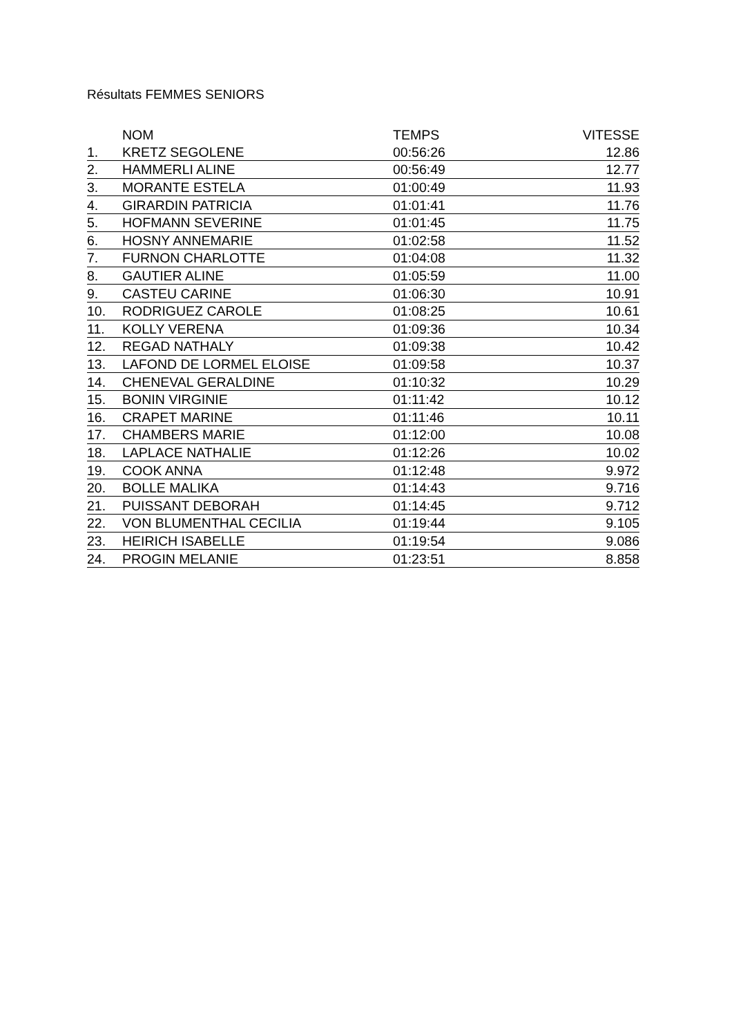Résultats FEMMES SENIORS
| | NOM | TEMPS | VITESSE |
| --- | --- | --- | --- |
| 1. | KRETZ SEGOLENE | 00:56:26 | 12.86 |
| 2. | HAMMERLI ALINE | 00:56:49 | 12.77 |
| 3. | MORANTE ESTELA | 01:00:49 | 11.93 |
| 4. | GIRARDIN PATRICIA | 01:01:41 | 11.76 |
| 5. | HOFMANN SEVERINE | 01:01:45 | 11.75 |
| 6. | HOSNY ANNEMARIE | 01:02:58 | 11.52 |
| 7. | FURNON CHARLOTTE | 01:04:08 | 11.32 |
| 8. | GAUTIER ALINE | 01:05:59 | 11.00 |
| 9. | CASTEU CARINE | 01:06:30 | 10.91 |
| 10. | RODRIGUEZ CAROLE | 01:08:25 | 10.61 |
| 11. | KOLLY VERENA | 01:09:36 | 10.34 |
| 12. | REGAD NATHALY | 01:09:38 | 10.42 |
| 13. | LAFOND DE LORMEL ELOISE | 01:09:58 | 10.37 |
| 14. | CHENEVAL GERALDINE | 01:10:32 | 10.29 |
| 15. | BONIN VIRGINIE | 01:11:42 | 10.12 |
| 16. | CRAPET MARINE | 01:11:46 | 10.11 |
| 17. | CHAMBERS MARIE | 01:12:00 | 10.08 |
| 18. | LAPLACE NATHALIE | 01:12:26 | 10.02 |
| 19. | COOK ANNA | 01:12:48 | 9.972 |
| 20. | BOLLE MALIKA | 01:14:43 | 9.716 |
| 21. | PUISSANT DEBORAH | 01:14:45 | 9.712 |
| 22. | VON BLUMENTHAL CECILIA | 01:19:44 | 9.105 |
| 23. | HEIRICH ISABELLE | 01:19:54 | 9.086 |
| 24. | PROGIN MELANIE | 01:23:51 | 8.858 |